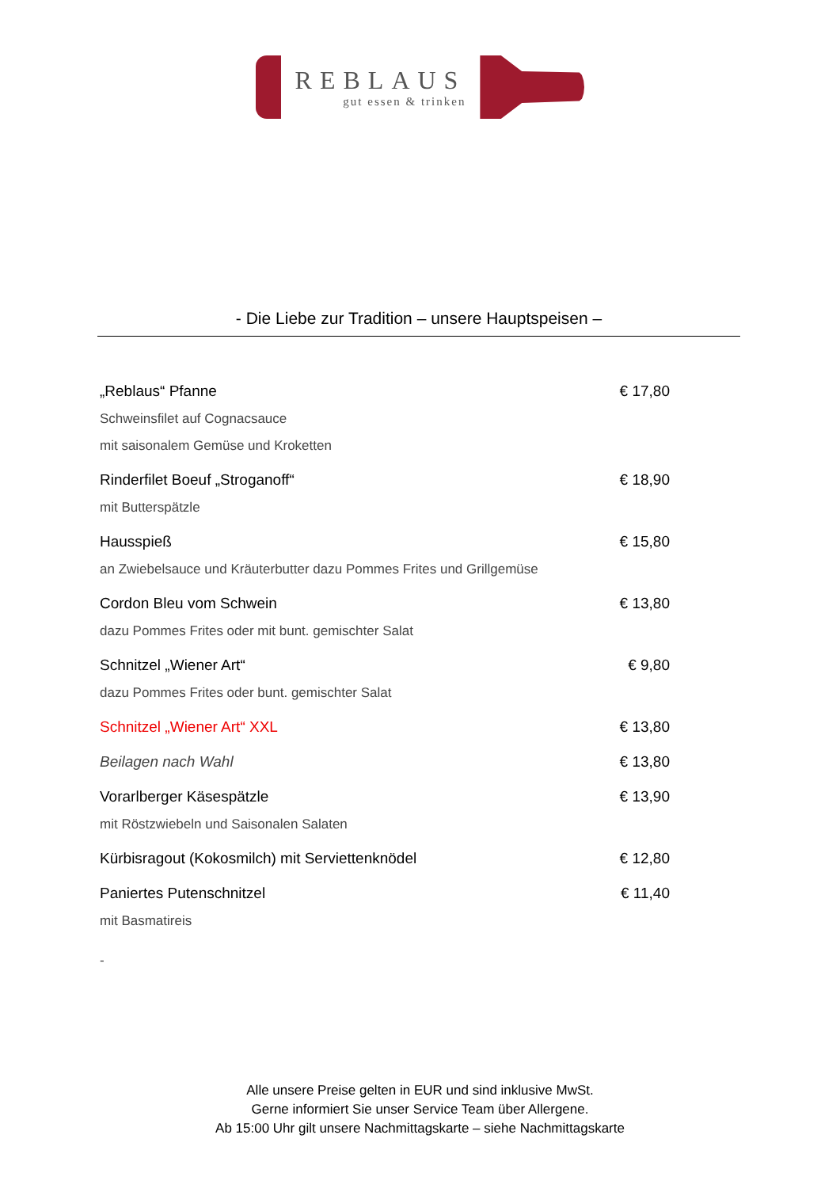REBLAUS
gut essen & trinken
- Die Liebe zur Tradition – unsere Hauptspeisen –
„Reblaus“ Pfanne € 17,80
Schweinsfilet auf Cognacsauce
mit saisonalem Gemüse und Kroketten
Rinderfilet Boeuf „Stroganoff“€ 18,90
mit Butterspätzle
Hausspieß € 15,80
an Zwiebelsauce und Kräuterbutter dazu Pommes Frites und Grillgemüse
Cordon Bleu vom Schwein € 13,80
dazu Pommes Frites oder mit bunt. gemischter Salat
Schnitzel „Wiener Art“€ 9,80
dazu Pommes Frites oder bunt. gemischter Salat
Schnitzel „Wiener Art“ XXL € 13,80
Beilagen nach Wahl € 13,80
Vorarlberger Käsespätzle € 13,90
mit Röstzwiebeln und Saisonalen Salaten
Kürbisragout (Kokosmilch) mit Serviettenknödel € 12,80
Paniertes Putenschnitzel € 11,40
mit Basmatireis
-
Alle unsere Preise gelten in EUR und sind inklusive MwSt.
Gerne informiert Sie unser Service Team über Allergene.
Ab 15:00 Uhr gilt unsere Nachmittagskarte – siehe Nachmittagskarte